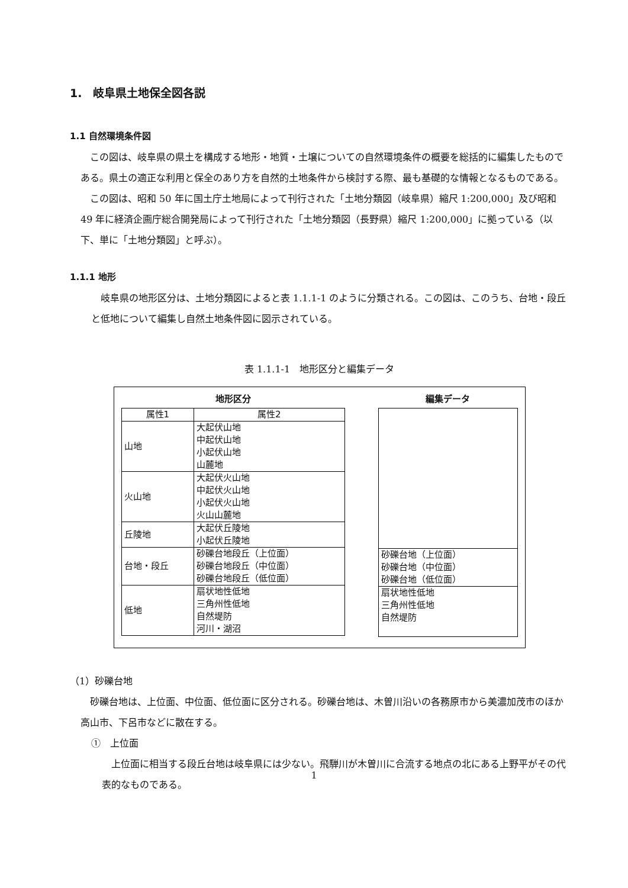1.　岐阜県土地保全図各説
1.1 自然環境条件図
この図は、岐阜県の県土を構成する地形・地質・土壌についての自然環境条件の概要を総括的に編集したものである。県土の適正な利用と保全のあり方を自然的土地条件から検討する際、最も基礎的な情報となるものである。
この図は、昭和 50 年に国土庁土地局によって刊行された「土地分類図（岐阜県）縮尺 1:200,000」及び昭和 49 年に経済企画庁総合開発局によって刊行された「土地分類図（長野県）縮尺 1:200,000」に拠っている（以下、単に「土地分類図」と呼ぶ）。
1.1.1 地形
岐阜県の地形区分は、土地分類図によると表 1.1.1-1 のように分類される。この図は、このうち、台地・段丘と低地について編集し自然土地条件図に図示されている。
表 1.1.1-1　地形区分と編集データ
地形区分
| 属性1 | 属性2 |
| --- | --- |
| 山地 | 大起伏山地 中起伏山地 小起伏山地 山麓地 |
| 火山地 | 大起伏火山地 中起伏火山地 小起伏火山地 火山山麓地 |
| 丘陵地 | 大起伏丘陵地 小起伏丘陵地 |
| 台地・段丘 | 砂礫台地段丘（上位面） 砂礫台地段丘（中位面） 砂礫台地段丘（低位面） |
| 低地 | 扇状地性低地 三角州性低地 自然堤防 河川・湖沼 |
編集データ
| 砂礫台地（上位面） 砂礫台地（中位面） 砂礫台地（低位面） |
| 扇状地性低地 三角州性低地 自然堤防 |
（1）砂礫台地
砂礫台地は、上位面、中位面、低位面に区分される。砂礫台地は、木曽川沿いの各務原市から美濃加茂市のほか高山市、下呂市などに散在する。
①　上位面
上位面に相当する段丘台地は岐阜県には少ない。飛騨川が木曽川に合流する地点の北にある上野平がその代表的なものである。
1